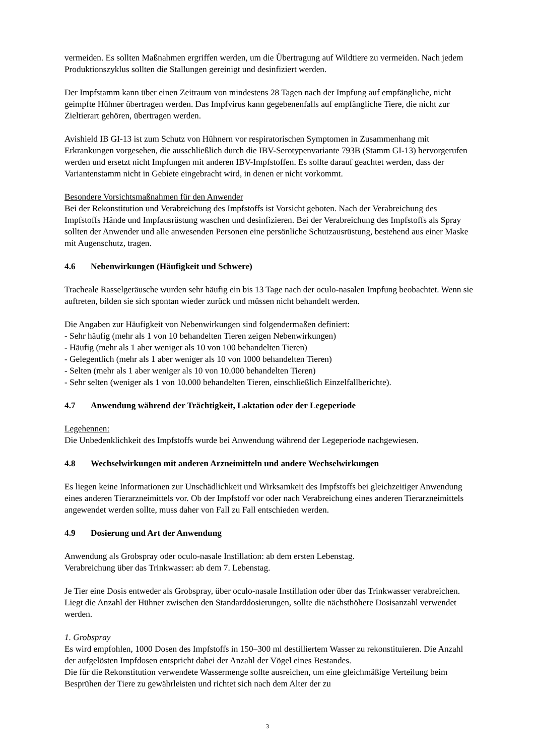vermeiden. Es sollten Maßnahmen ergriffen werden, um die Übertragung auf Wildtiere zu vermeiden. Nach jedem Produktionszyklus sollten die Stallungen gereinigt und desinfiziert werden.
Der Impfstamm kann über einen Zeitraum von mindestens 28 Tagen nach der Impfung auf empfängliche, nicht geimpfte Hühner übertragen werden. Das Impfvirus kann gegebenenfalls auf empfängliche Tiere, die nicht zur Zieltierart gehören, übertragen werden.
Avishield IB GI-13 ist zum Schutz von Hühnern vor respiratorischen Symptomen in Zusammenhang mit Erkrankungen vorgesehen, die ausschließlich durch die IBV-Serotypenvariante 793B (Stamm GI-13) hervorgerufen werden und ersetzt nicht Impfungen mit anderen IBV-Impfstoffen. Es sollte darauf geachtet werden, dass der Variantenstamm nicht in Gebiete eingebracht wird, in denen er nicht vorkommt.
Besondere Vorsichtsmaßnahmen für den Anwender
Bei der Rekonstitution und Verabreichung des Impfstoffs ist Vorsicht geboten. Nach der Verabreichung des Impfstoffs Hände und Impfausrüstung waschen und desinfizieren. Bei der Verabreichung des Impfstoffs als Spray sollten der Anwender und alle anwesenden Personen eine persönliche Schutzausrüstung, bestehend aus einer Maske mit Augenschutz, tragen.
4.6 Nebenwirkungen (Häufigkeit und Schwere)
Tracheale Rasselgeräusche wurden sehr häufig ein bis 13 Tage nach der oculo-nasalen Impfung beobachtet. Wenn sie auftreten, bilden sie sich spontan wieder zurück und müssen nicht behandelt werden.
Die Angaben zur Häufigkeit von Nebenwirkungen sind folgendermaßen definiert:
- Sehr häufig (mehr als 1 von 10 behandelten Tieren zeigen Nebenwirkungen)
- Häufig (mehr als 1 aber weniger als 10 von 100 behandelten Tieren)
- Gelegentlich (mehr als 1 aber weniger als 10 von 1000 behandelten Tieren)
- Selten (mehr als 1 aber weniger als 10 von 10.000 behandelten Tieren)
- Sehr selten (weniger als 1 von 10.000 behandelten Tieren, einschließlich Einzelfallberichte).
4.7 Anwendung während der Trächtigkeit, Laktation oder der Legeperiode
Legehennen:
Die Unbedenklichkeit des Impfstoffs wurde bei Anwendung während der Legeperiode nachgewiesen.
4.8 Wechselwirkungen mit anderen Arzneimitteln und andere Wechselwirkungen
Es liegen keine Informationen zur Unschädlichkeit und Wirksamkeit des Impfstoffs bei gleichzeitiger Anwendung eines anderen Tierarzneimittels vor. Ob der Impfstoff vor oder nach Verabreichung eines anderen Tierarzneimittels angewendet werden sollte, muss daher von Fall zu Fall entschieden werden.
4.9 Dosierung und Art der Anwendung
Anwendung als Grobspray oder oculo-nasale Instillation: ab dem ersten Lebenstag.
Verabreichung über das Trinkwasser: ab dem 7. Lebenstag.
Je Tier eine Dosis entweder als Grobspray, über oculo-nasale Instillation oder über das Trinkwasser verabreichen. Liegt die Anzahl der Hühner zwischen den Standarddosierungen, sollte die nächsthöhere Dosisanzahl verwendet werden.
1. Grobspray
Es wird empfohlen, 1000 Dosen des Impfstoffs in 150–300 ml destilliertem Wasser zu rekonstituieren. Die Anzahl der aufgelösten Impfdosen entspricht dabei der Anzahl der Vögel eines Bestandes.
Die für die Rekonstitution verwendete Wassermenge sollte ausreichen, um eine gleichmäßige Verteilung beim Besprühen der Tiere zu gewährleisten und richtet sich nach dem Alter der zu
3